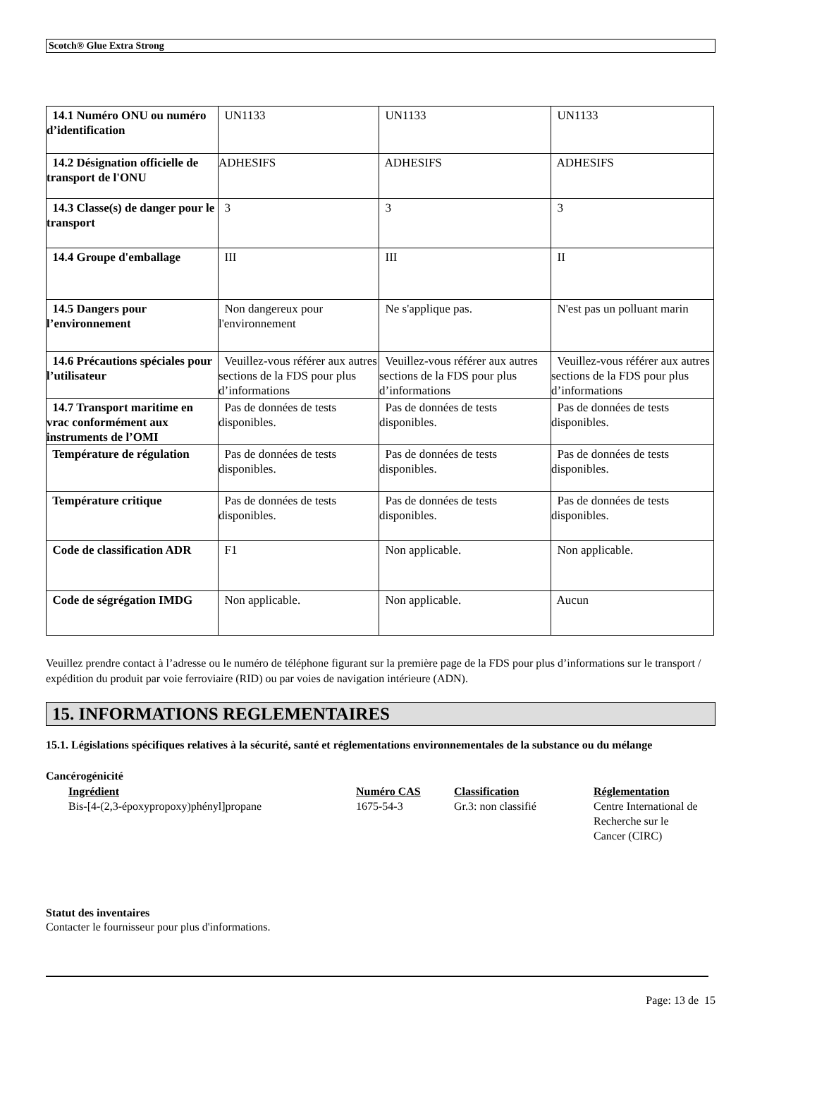Scotch® Glue Extra Strong
| 14.1 Numéro ONU ou numéro d’identification | UN1133 | UN1133 | UN1133 |
| 14.2 Désignation officielle de transport de l'ONU | ADHESIFS | ADHESIFS | ADHESIFS |
| 14.3 Classe(s) de danger pour le transport | 3 | 3 | 3 |
| 14.4 Groupe d'emballage | III | III | II |
| 14.5 Dangers pour l’environnement | Non dangereux pour l'environnement | Ne s'applique pas. | N'est pas un polluant marin |
| 14.6 Précautions spéciales pour l’utilisateur | Veuillez-vous référer aux autres sections de la FDS pour plus d’informations | Veuillez-vous référer aux autres sections de la FDS pour plus d’informations | Veuillez-vous référer aux autres sections de la FDS pour plus d’informations |
| 14.7 Transport maritime en vrac conformément aux instruments de l’OMI | Pas de données de tests disponibles. | Pas de données de tests disponibles. | Pas de données de tests disponibles. |
| Température de régulation | Pas de données de tests disponibles. | Pas de données de tests disponibles. | Pas de données de tests disponibles. |
| Température critique | Pas de données de tests disponibles. | Pas de données de tests disponibles. | Pas de données de tests disponibles. |
| Code de classification ADR | F1 | Non applicable. | Non applicable. |
| Code de ségrégation IMDG | Non applicable. | Non applicable. | Aucun |
Veuillez prendre contact à l’adresse ou le numéro de téléphone figurant sur la première page de la FDS pour plus d’informations sur le transport / expédition du produit par voie ferroviaire (RID) ou par voies de navigation intérieure (ADN).
15. INFORMATIONS REGLEMENTAIRES
15.1. Législations spécifiques relatives à la sécurité, santé et réglementations environnementales de la substance ou du mélange
Cancérogénicité
| Ingrédient | Numéro CAS | Classification | Réglementation |
| --- | --- | --- | --- |
| Bis-[4-(2,3-époxypropoxy)phényl]propane | 1675-54-3 | Gr.3: non classifié | Centre International de Recherche sur le Cancer (CIRC) |
Statut des inventaires
Contacter le fournisseur pour plus d'informations.
Page: 13 de 15